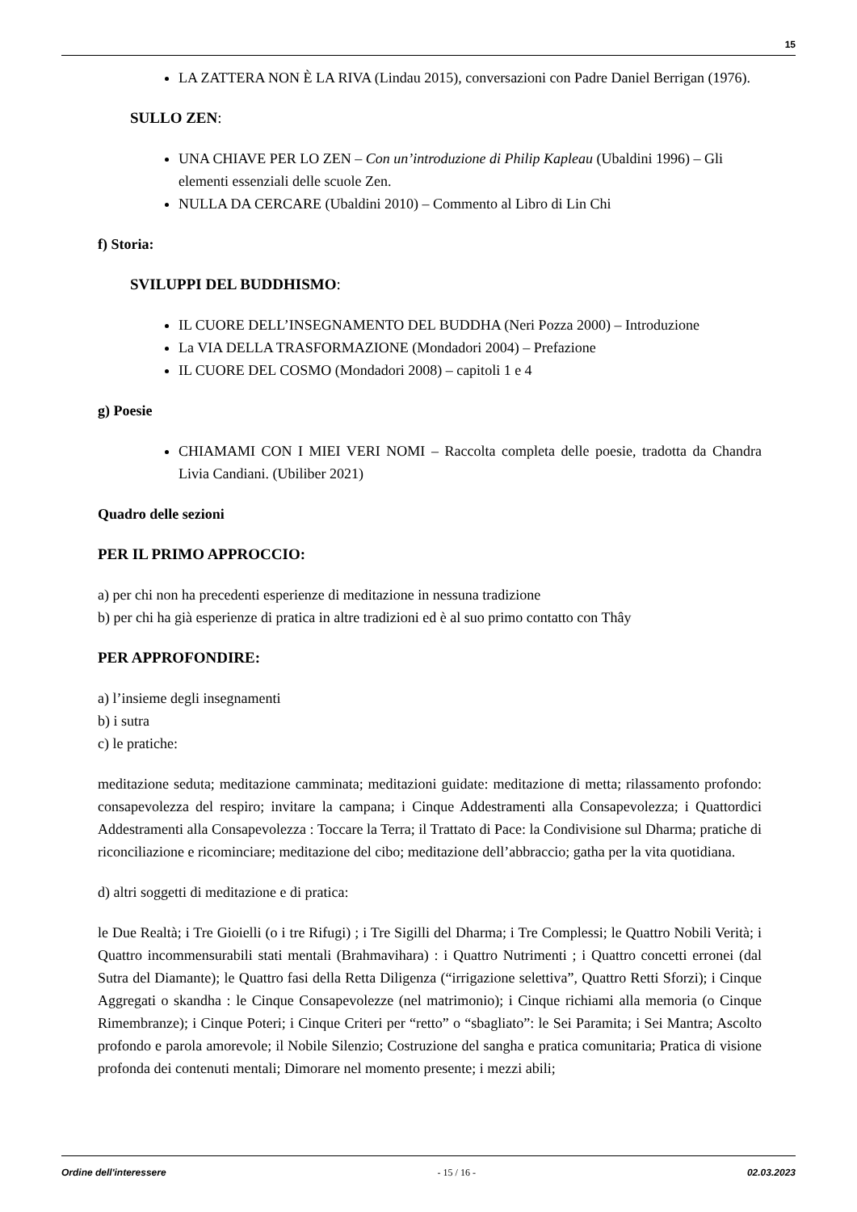15
LA ZATTERA NON È LA RIVA (Lindau 2015), conversazioni con Padre Daniel Berrigan (1976).
SULLO ZEN:
UNA CHIAVE PER LO ZEN – Con un’introduzione di Philip Kapleau (Ubaldini 1996) – Gli elementi essenziali delle scuole Zen.
NULLA DA CERCARE (Ubaldini 2010) – Commento al Libro di Lin Chi
f) Storia:
SVILUPPI DEL BUDDHISMO:
IL CUORE DELL’INSEGNAMENTO DEL BUDDHA (Neri Pozza 2000) – Introduzione
La VIA DELLA TRASFORMAZIONE (Mondadori 2004) – Prefazione
IL CUORE DEL COSMO (Mondadori 2008) – capitoli 1 e 4
g) Poesie
CHIAMAMI CON I MIEI VERI NOMI – Raccolta completa delle poesie, tradotta da Chandra Livia Candiani. (Ubiliber 2021)
Quadro delle sezioni
PER IL PRIMO APPROCCIO:
a) per chi non ha precedenti esperienze di meditazione in nessuna tradizione
b) per chi ha già esperienze di pratica in altre tradizioni ed è al suo primo contatto con Thây
PER APPROFONDIRE:
a) l’insieme degli insegnamenti
b) i sutra
c) le pratiche:
meditazione seduta; meditazione camminata; meditazioni guidate: meditazione di metta; rilassamento profondo: consapevolezza del respiro; invitare la campana; i Cinque Addestramenti alla Consapevolezza; i Quattordici Addestramenti alla Consapevolezza : Toccare la Terra; il Trattato di Pace: la Condivisione sul Dharma; pratiche di riconciliazione e ricominciare; meditazione del cibo; meditazione dell’abbraccio; gatha per la vita quotidiana.
d) altri soggetti di meditazione e di pratica:
le Due Realtà; i Tre Gioielli (o i tre Rifugi) ; i Tre Sigilli del Dharma; i Tre Complessi; le Quattro Nobili Verità; i Quattro incommensurabili stati mentali (Brahmavihara) : i Quattro Nutrimenti ; i Quattro concetti erronei (dal Sutra del Diamante); le Quattro fasi della Retta Diligenza (“irrigazione selettiva”, Quattro Retti Sforzi); i Cinque Aggregati o skandha : le Cinque Consapevolezze (nel matrimonio); i Cinque richiami alla memoria (o Cinque Rimembranze); i Cinque Poteri; i Cinque Criteri per “retto” o “sbagliato”: le Sei Paramita; i Sei Mantra; Ascolto profondo e parola amorevole; il Nobile Silenzio; Costruzione del sangha e pratica comunitaria; Pratica di visione profonda dei contenuti mentali; Dimorare nel momento presente; i mezzi abili;
Ordine dell'interessere - 15 / 16 - 02.03.2023